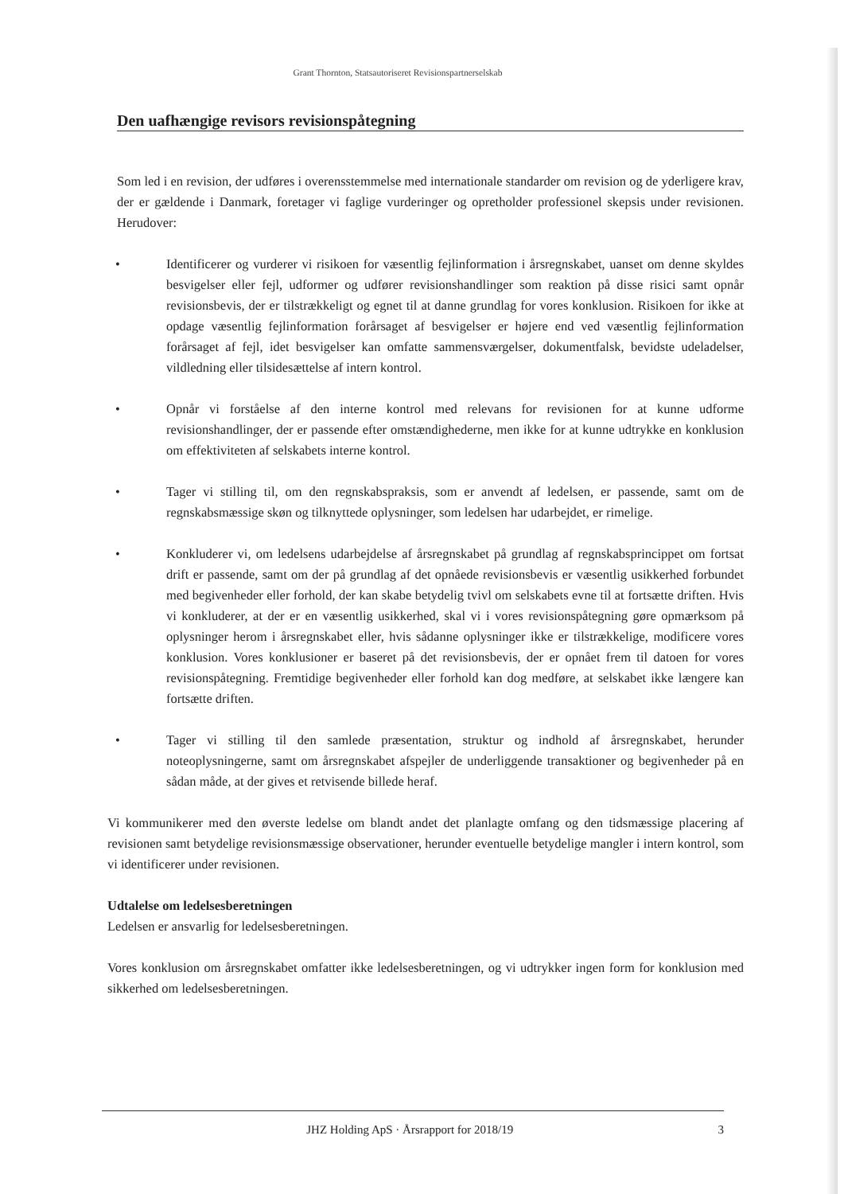Grant Thornton, Statsautoriseret Revisionspartnerselskab
Den uafhængige revisors revisionspåtegning
Som led i en revision, der udføres i overensstemmelse med internationale standarder om revision og de yderligere krav, der er gældende i Danmark, foretager vi faglige vurderinger og opretholder professionel skepsis under revisionen. Herudover:
• Identificerer og vurderer vi risikoen for væsentlig fejlinformation i årsregnskabet, uanset om denne skyldes besvigelser eller fejl, udformer og udfører revisionshandlinger som reaktion på disse risici samt opnår revisionsbevis, der er tilstrækkeligt og egnet til at danne grundlag for vores konklusion. Risikoen for ikke at opdage væsentlig fejlinformation forårsaget af besvigelser er højere end ved væsentlig fejlinformation forårsaget af fejl, idet besvigelser kan omfatte sammensværgelser, dokumentfalsk, bevidste udeladelser, vildledning eller tilsidesættelse af intern kontrol.
• Opnår vi forståelse af den interne kontrol med relevans for revisionen for at kunne udforme revisionshandlinger, der er passende efter omstændighederne, men ikke for at kunne udtrykke en konklusion om effektiviteten af selskabets interne kontrol.
• Tager vi stilling til, om den regnskabspraksis, som er anvendt af ledelsen, er passende, samt om de regnskabsmæssige skøn og tilknyttede oplysninger, som ledelsen har udarbejdet, er rimelige.
• Konkluderer vi, om ledelsens udarbejdelse af årsregnskabet på grundlag af regnskabsprincippet om fortsat drift er passende, samt om der på grundlag af det opnåede revisionsbevis er væsentlig usikkerhed forbundet med begivenheder eller forhold, der kan skabe betydelig tvivl om selskabets evne til at fortsætte driften. Hvis vi konkluderer, at der er en væsentlig usikkerhed, skal vi i vores revisionspåtegning gøre opmærksom på oplysninger herom i årsregnskabet eller, hvis sådanne oplysninger ikke er tilstrækkelige, modificere vores konklusion. Vores konklusioner er baseret på det revisionsbevis, der er opnået frem til datoen for vores revisionspåtegning. Fremtidige begivenheder eller forhold kan dog medføre, at selskabet ikke længere kan fortsætte driften.
• Tager vi stilling til den samlede præsentation, struktur og indhold af årsregnskabet, herunder noteoplysningerne, samt om årsregnskabet afspejler de underliggende transaktioner og begivenheder på en sådan måde, at der gives et retvisende billede heraf.
Vi kommunikerer med den øverste ledelse om blandt andet det planlagte omfang og den tidsmæssige placering af revisionen samt betydelige revisionsmæssige observationer, herunder eventuelle betydelige mangler i intern kontrol, som vi identificerer under revisionen.
Udtalelse om ledelsesberetningen
Ledelsen er ansvarlig for ledelsesberetningen.
Vores konklusion om årsregnskabet omfatter ikke ledelsesberetningen, og vi udtrykker ingen form for konklusion med sikkerhed om ledelsesberetningen.
JHZ Holding ApS · Årsrapport for 2018/19 3